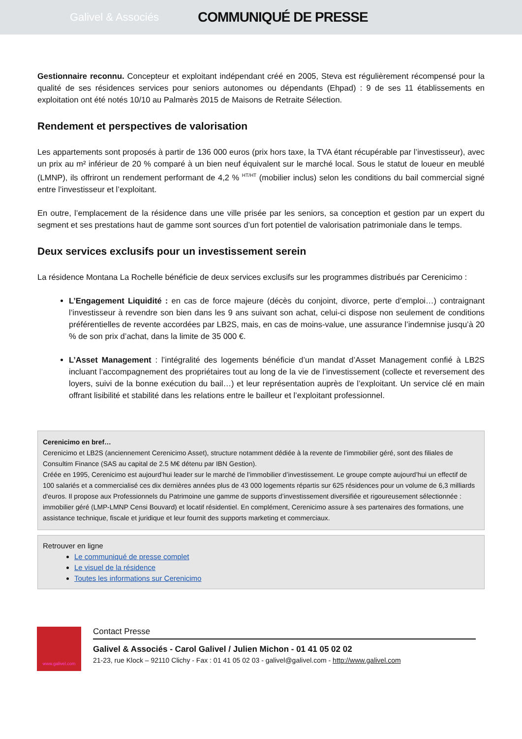Galivel & Associés
COMMUNIQUÉ DE PRESSE
Gestionnaire reconnu. Concepteur et exploitant indépendant créé en 2005, Steva est régulièrement récompensé pour la qualité de ses résidences services pour seniors autonomes ou dépendants (Ehpad) : 9 de ses 11 établissements en exploitation ont été notés 10/10 au Palmarès 2015 de Maisons de Retraite Sélection.
Rendement et perspectives de valorisation
Les appartements sont proposés à partir de 136 000 euros (prix hors taxe, la TVA étant récupérable par l’investisseur), avec un prix au m² inférieur de 20 % comparé à un bien neuf équivalent sur le marché local. Sous le statut de loueur en meublé (LMNP), ils offriront un rendement performant de 4,2 % <sup>HT/HT</sup> (mobilier inclus) selon les conditions du bail commercial signé entre l’investisseur et l’exploitant.
En outre, l’emplacement de la résidence dans une ville prisée par les seniors, sa conception et gestion par un expert du segment et ses prestations haut de gamme sont sources d’un fort potentiel de valorisation patrimoniale dans le temps.
Deux services exclusifs pour un investissement serein
La résidence Montana La Rochelle bénéficie de deux services exclusifs sur les programmes distribués par Cerenicimo :
L’Engagement Liquidité : en cas de force majeure (décès du conjoint, divorce, perte d’emploi…) contraignant l’investisseur à revendre son bien dans les 9 ans suivant son achat, celui-ci dispose non seulement de conditions préférentielles de revente accordées par LB2S, mais, en cas de moins-value, une assurance l’indemnise jusqu’à 20 % de son prix d’achat, dans la limite de 35 000 €.
L’Asset Management : l’intégralité des logements bénéficie d’un mandat d’Asset Management confié à LB2S incluant l’accompagnement des propriétaires tout au long de la vie de l’investissement (collecte et reversement des loyers, suivi de la bonne exécution du bail…) et leur représentation auprès de l’exploitant. Un service clé en main offrant lisibilité et stabilité dans les relations entre le bailleur et l’exploitant professionnel.
Cerenicimo en bref…
Cerenicimo et LB2S (anciennement Cerenicimo Asset), structure notamment dédiée à la revente de l’immobilier géré, sont des filiales de Consultim Finance (SAS au capital de 2.5 M€ détenu par IBN Gestion).
Créée en 1995, Cerenicimo est aujourd’hui leader sur le marché de l’immobilier d’investissement. Le groupe compte aujourd’hui un effectif de 100 salariés et a commercialisé ces dix dernières années plus de 43 000 logements répartis sur 625 résidences pour un volume de 6,3 milliards d'euros. Il propose aux Professionnels du Patrimoine une gamme de supports d’investissement diversifiée et rigoureusement sélectionnée : immobilier géré (LMP-LMNP Censi Bouvard) et locatif résidentiel. En complément, Cerenicimo assure à ses partenaires des formations, une assistance technique, fiscale et juridique et leur fournit des supports marketing et commerciaux.
Retrouver en ligne
Le communiqué de presse complet
Le visuel de la résidence
Toutes les informations sur Cerenicimo
www.galivel.com
Contact Presse
Galivel & Associés - Carol Galivel / Julien Michon - 01 41 05 02 02
21-23, rue Klock – 92110 Clichy - Fax : 01 41 05 02 03 - galivel@galivel.com - http://www.galivel.com